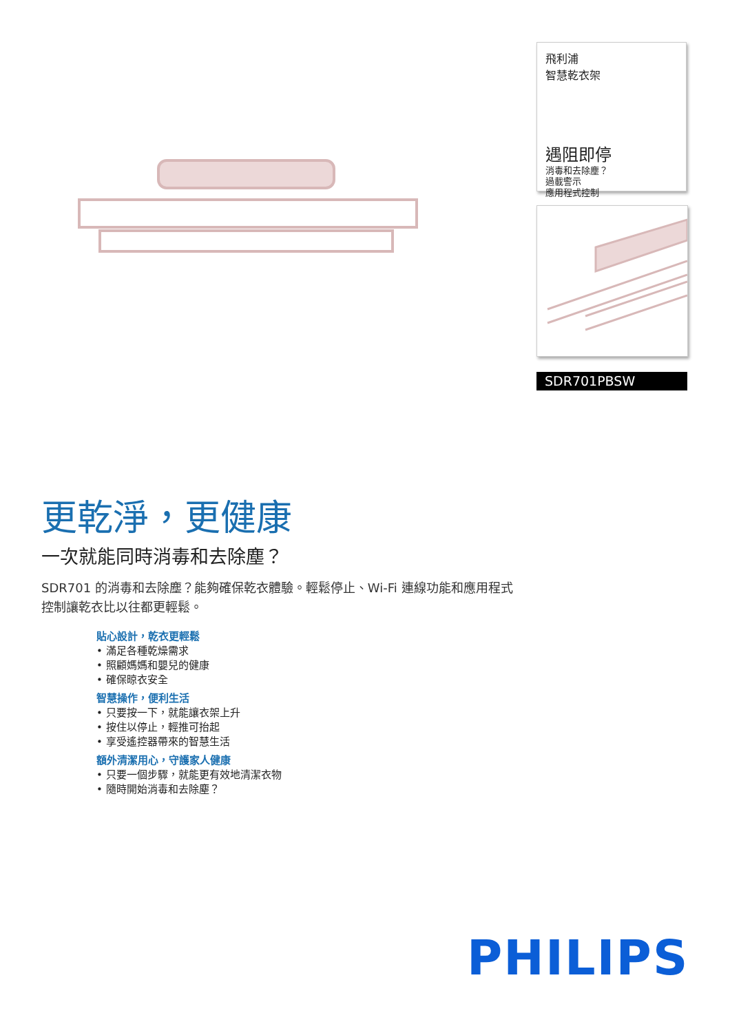飛利浦
智慧乾衣架
遇阻即停
消毒和去除塵？
過載警示
應用程式控制
SDR701PBSW
更乾淨，更健康
一次就能同時消毒和去除塵？
SDR701 的消毒和去除塵？能夠確保乾衣體驗。輕鬆停止、Wi-Fi 連線功能和應用程式控制讓乾衣比以往都更輕鬆。
貼心設計，乾衣更輕鬆
• 滿足各種乾燥需求
• 照顧媽媽和嬰兒的健康
• 確保晾衣安全
智慧操作，便利生活
• 只要按一下，就能讓衣架上升
• 按住以停止，輕推可抬起
• 享受遙控器帶來的智慧生活
額外清潔用心，守護家人健康
• 只要一個步驟，就能更有效地清潔衣物
• 隨時開始消毒和去除塵？
PHILIPS